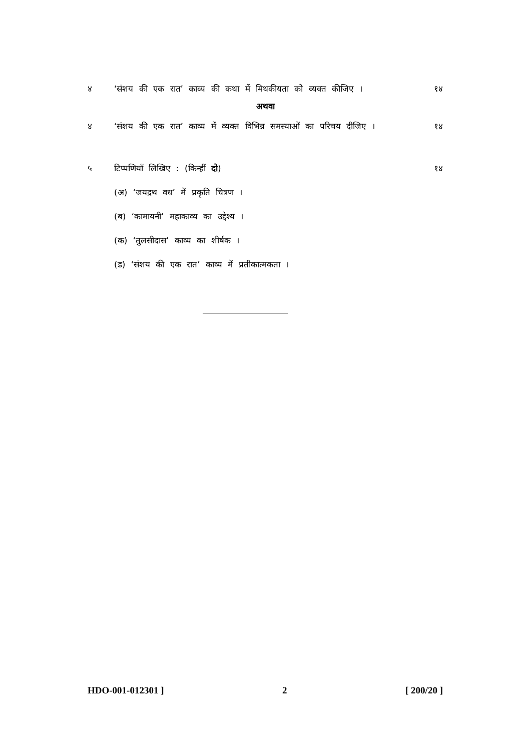४ ‘संशय की एक रात’ काव्य की कथा में मिथकीयता को व्यक्त कीजिए ।
१४
अथवा
४ ‘संशय की एक रात’ काव्य में व्यक्त विभिन्न समस्याओं का परिचय दीजिए ।
१४
५ टिप्पणियाँ लिखिए : (किन्हीं दो)
१४
(अ) ‘जयद्रथ वध’ में प्रकृति चित्रण ।
(ब) ‘कामायनी’ महाकाव्य का उद्देश्य ।
(क) ‘तुलसीदास’ काव्य का शीर्षक ।
(ड) ‘संशय की एक रात’ काव्य में प्रतीकात्मकता ।
HDO-001-012301 ] 2 [ 200/20 ]